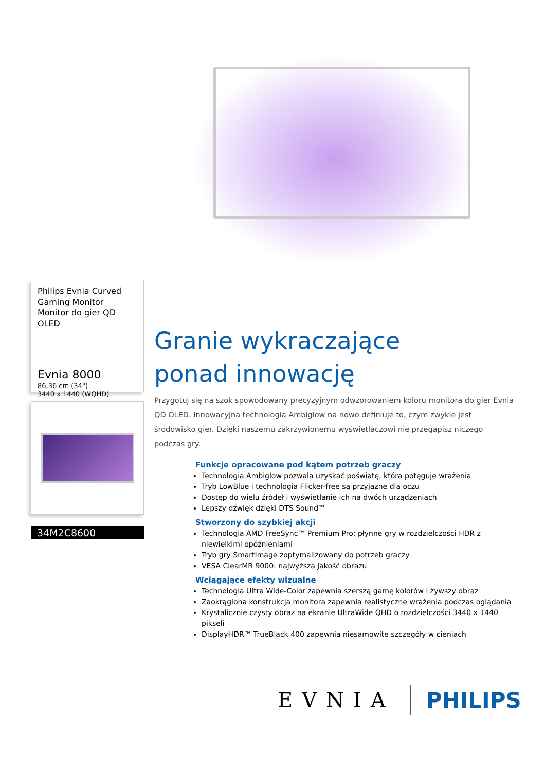Philips Evnia Curved Gaming Monitor
Monitor do gier QD OLED
Evnia 8000
86,36 cm (34")
3440 x 1440 (WQHD)
34M2C8600
Granie wykraczające
ponad innowację
Przygotuj się na szok spowodowany precyzyjnym odwzorowaniem koloru monitora do gier Evnia QD OLED. Innowacyjna technologia Ambiglow na nowo definiuje to, czym zwykle jest środowisko gier. Dzięki naszemu zakrzywionemu wyświetlaczowi nie przegapisz niczego podczas gry.
Funkcje opracowane pod kątem potrzeb graczy
Technologia Ambiglow pozwala uzyskać poświatę, która potęguje wrażenia
Tryb LowBlue i technologia Flicker-free są przyjazne dla oczu
Dostęp do wielu źródeł i wyświetlanie ich na dwóch urządzeniach
Lepszy dźwięk dzięki DTS Sound™
Stworzony do szybkiej akcji
Technologia AMD FreeSync™ Premium Pro; płynne gry w rozdzielczości HDR z niewielkimi opóźnieniami
Tryb gry SmartImage zoptymalizowany do potrzeb graczy
VESA ClearMR 9000: najwyższa jakość obrazu
Wciągające efekty wizualne
Technologia Ultra Wide-Color zapewnia szerszą gamę kolorów i żywszy obraz
Zaokrąglona konstrukcja monitora zapewnia realistyczne wrażenia podczas oglądania
Krystalicznie czysty obraz na ekranie UltraWide QHD o rozdzielczości 3440 x 1440 pikseli
DisplayHDR™ TrueBlack 400 zapewnia niesamowite szczegóły w cieniach
EVNIA PHILIPS